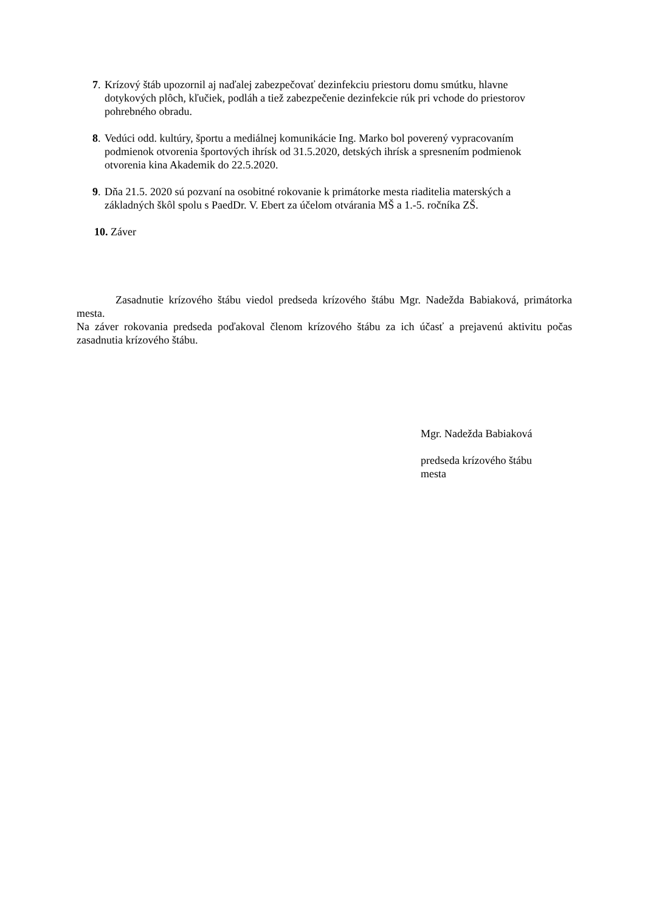7.
Krízový štáb upozornil aj naďalej zabezpečovať dezinfekciu priestoru domu smútku, hlavne dotykových plôch, kľučiek, podláh a tiež zabezpečenie dezinfekcie rúk pri vchode do priestorov pohrebného obradu.
8.
Vedúci odd. kultúry, športu a mediálnej komunikácie Ing. Marko bol poverený vypracovaním podmienok otvorenia športových ihrísk od 31.5.2020, detských ihrísk a spresnením podmienok otvorenia kina Akademik do 22.5.2020.
9.
Dňa 21.5. 2020 sú pozvaní na osobitné rokovanie k primátorke mesta riaditelia materských a základných škôl spolu s PaedDr. V. Ebert za účelom otvárania MŠ a 1.-5. ročníka ZŠ.
10. Záver
Zasadnutie krízového štábu viedol predseda krízového štábu Mgr. Nadežda Babiaková, primátorka mesta.
Na záver rokovania predseda poďakoval členom krízového štábu za ich účasť a prejavenú aktivitu počas zasadnutia krízového štábu.
Mgr. Nadežda Babiaková
predseda krízového štábu
mesta